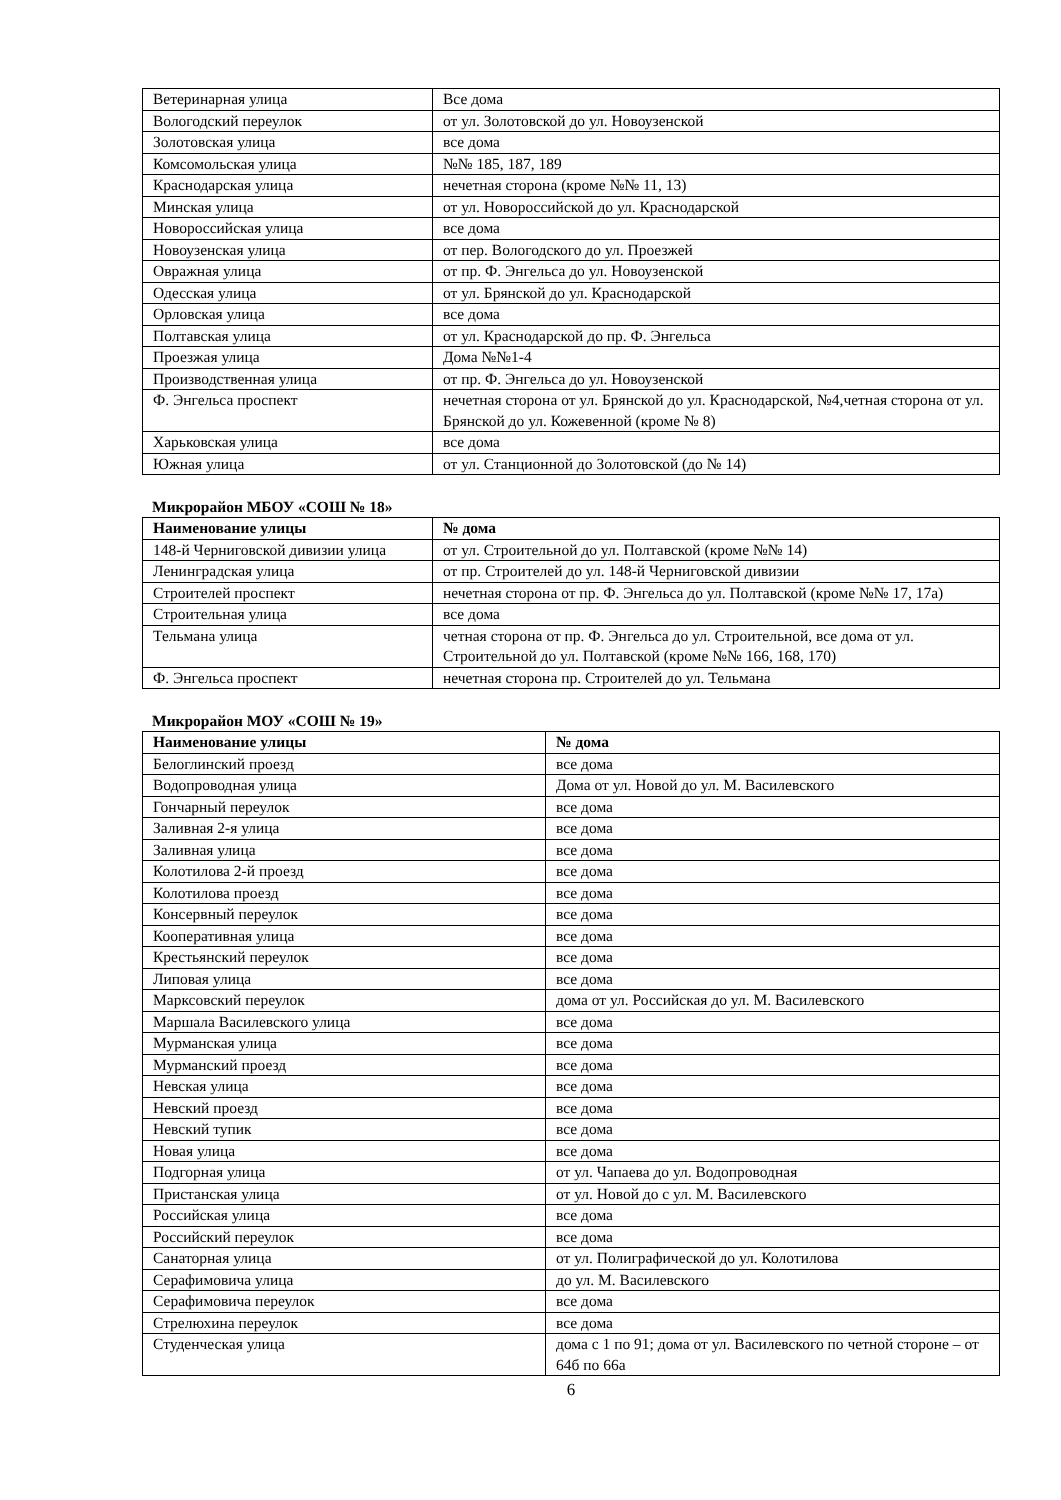| Ветеринарная улица | Все дома |
| Вологодский переулок | от ул. Золотовской до ул. Новоузенской |
| Золотовская улица | все дома |
| Комсомольская улица | №№ 185, 187, 189 |
| Краснодарская улица | нечетная сторона (кроме №№ 11, 13) |
| Минская улица | от ул. Новороссийской до ул. Краснодарской |
| Новороссийская улица | все дома |
| Новоузенская улица | от пер. Вологодского до ул. Проезжей |
| Овражная улица | от пр. Ф. Энгельса до ул. Новоузенской |
| Одесская улица | от ул. Брянской до ул. Краснодарской |
| Орловская улица | все дома |
| Полтавская улица | от ул. Краснодарской до пр. Ф. Энгельса |
| Проезжая улица | Дома №№1-4 |
| Производственная улица | от пр. Ф. Энгельса до ул. Новоузенской |
| Ф. Энгельса проспект | нечетная сторона от ул. Брянской до ул. Краснодарской, №4,четная сторона от ул. Брянской до ул. Кожевенной (кроме № 8) |
| Харьковская улица | все дома |
| Южная улица | от ул. Станционной до Золотовской (до № 14) |
Микрорайон МБОУ «СОШ № 18»
| Наименование улицы | № дома |
| --- | --- |
| 148-й Черниговской дивизии улица | от ул. Строительной до ул. Полтавской (кроме №№ 14) |
| Ленинградская улица | от пр. Строителей до ул. 148-й Черниговской дивизии |
| Строителей проспект | нечетная сторона от пр. Ф. Энгельса до ул. Полтавской (кроме №№ 17, 17а) |
| Строительная улица | все дома |
| Тельмана улица | четная сторона от пр. Ф. Энгельса до ул. Строительной, все дома от ул. Строительной до ул. Полтавской (кроме №№ 166, 168, 170) |
| Ф. Энгельса проспект | нечетная сторона пр. Строителей до ул. Тельмана |
Микрорайон МОУ «СОШ № 19»
| Наименование улицы | № дома |
| --- | --- |
| Белоглинский проезд | все дома |
| Водопроводная улица | Дома от ул. Новой до ул. М. Василевского |
| Гончарный переулок | все дома |
| Заливная 2-я улица | все дома |
| Заливная улица | все дома |
| Колотилова 2-й проезд | все дома |
| Колотилова проезд | все дома |
| Консервный переулок | все дома |
| Кооперативная улица | все дома |
| Крестьянский переулок | все дома |
| Липовая улица | все дома |
| Марксовский переулок | дома от ул. Российская до ул. М. Василевского |
| Маршала Василевского улица | все дома |
| Мурманская улица | все дома |
| Мурманский проезд | все дома |
| Невская улица | все дома |
| Невский проезд | все дома |
| Невский тупик | все дома |
| Новая улица | все дома |
| Подгорная улица | от ул. Чапаева до ул. Водопроводная |
| Пристанская улица | от ул. Новой до с ул. М. Василевского |
| Российская улица | все дома |
| Российский переулок | все дома |
| Санаторная улица | от ул. Полиграфической до ул. Колотилова |
| Серафимовича улица | до ул. М. Василевского |
| Серафимовича переулок | все дома |
| Стрелюхина переулок | все дома |
| Студенческая улица | дома с 1 по 91; дома от ул. Василевского по четной стороне – от 64б по 66а |
6